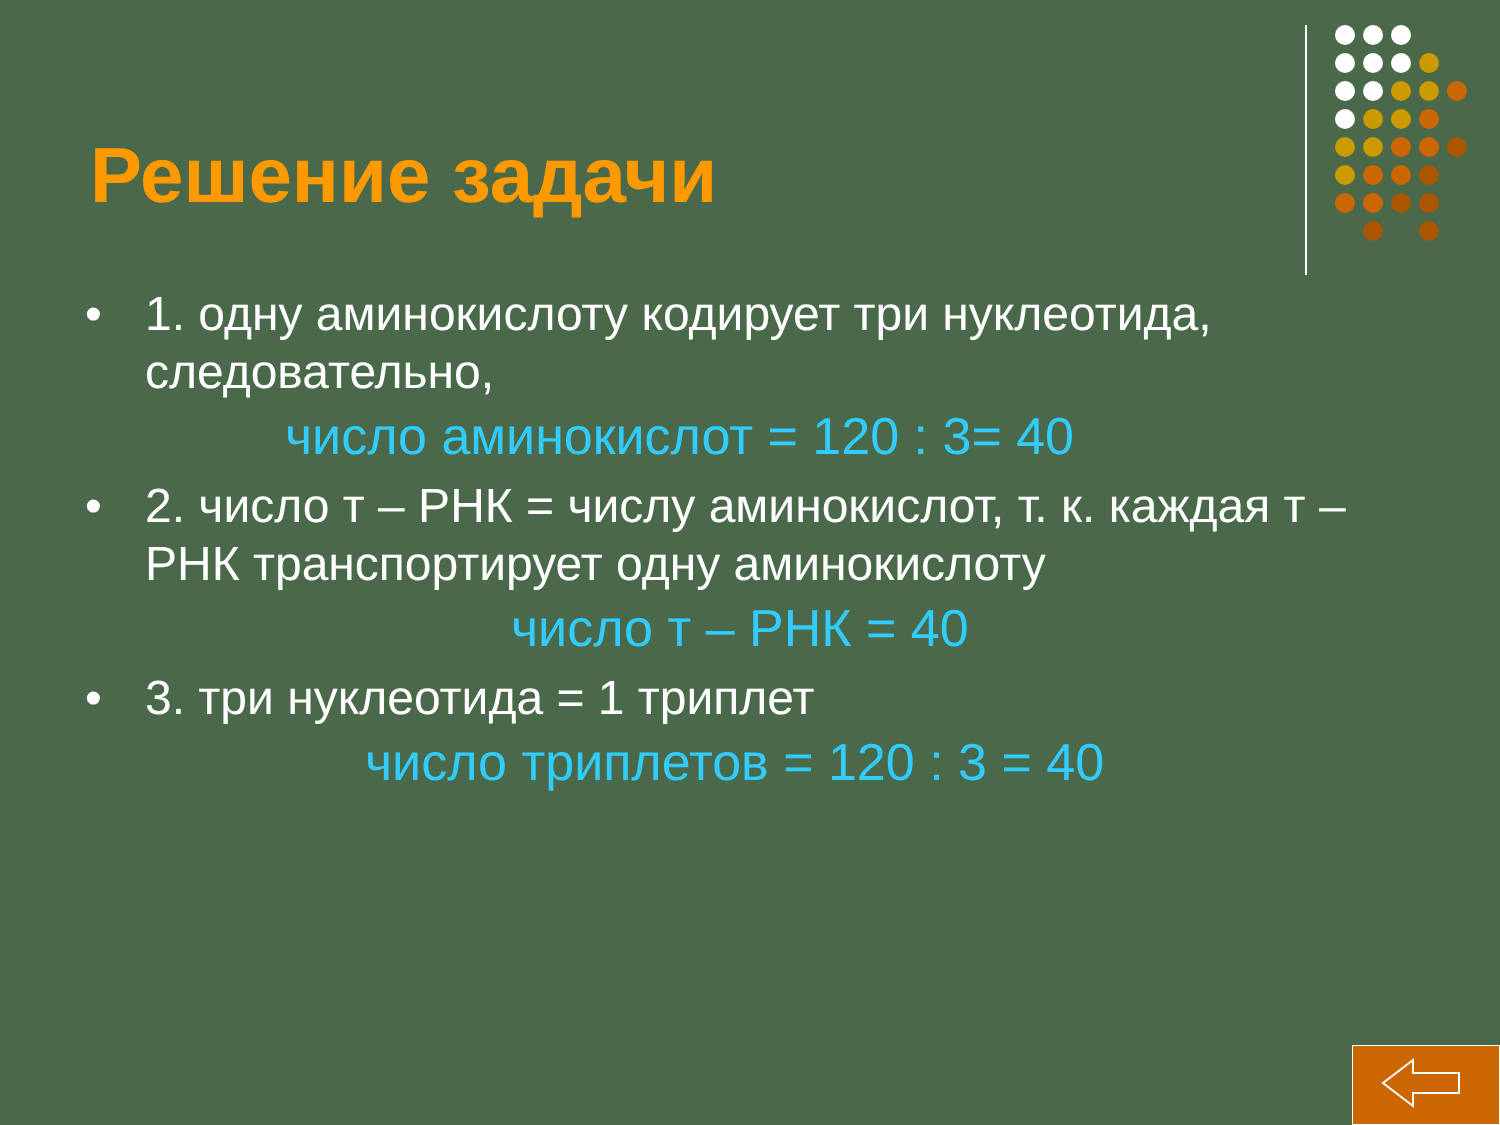Решение задачи
• 1. одну аминокислоту кодирует три нуклеотида, следовательно,
число аминокислот = 120 : 3= 40
• 2. число т – РНК = числу аминокислот, т. к. каждая т – РНК транспортирует одну аминокислоту
число т – РНК = 40
• 3. три нуклеотида = 1 триплет
число триплетов = 120 : 3 = 40